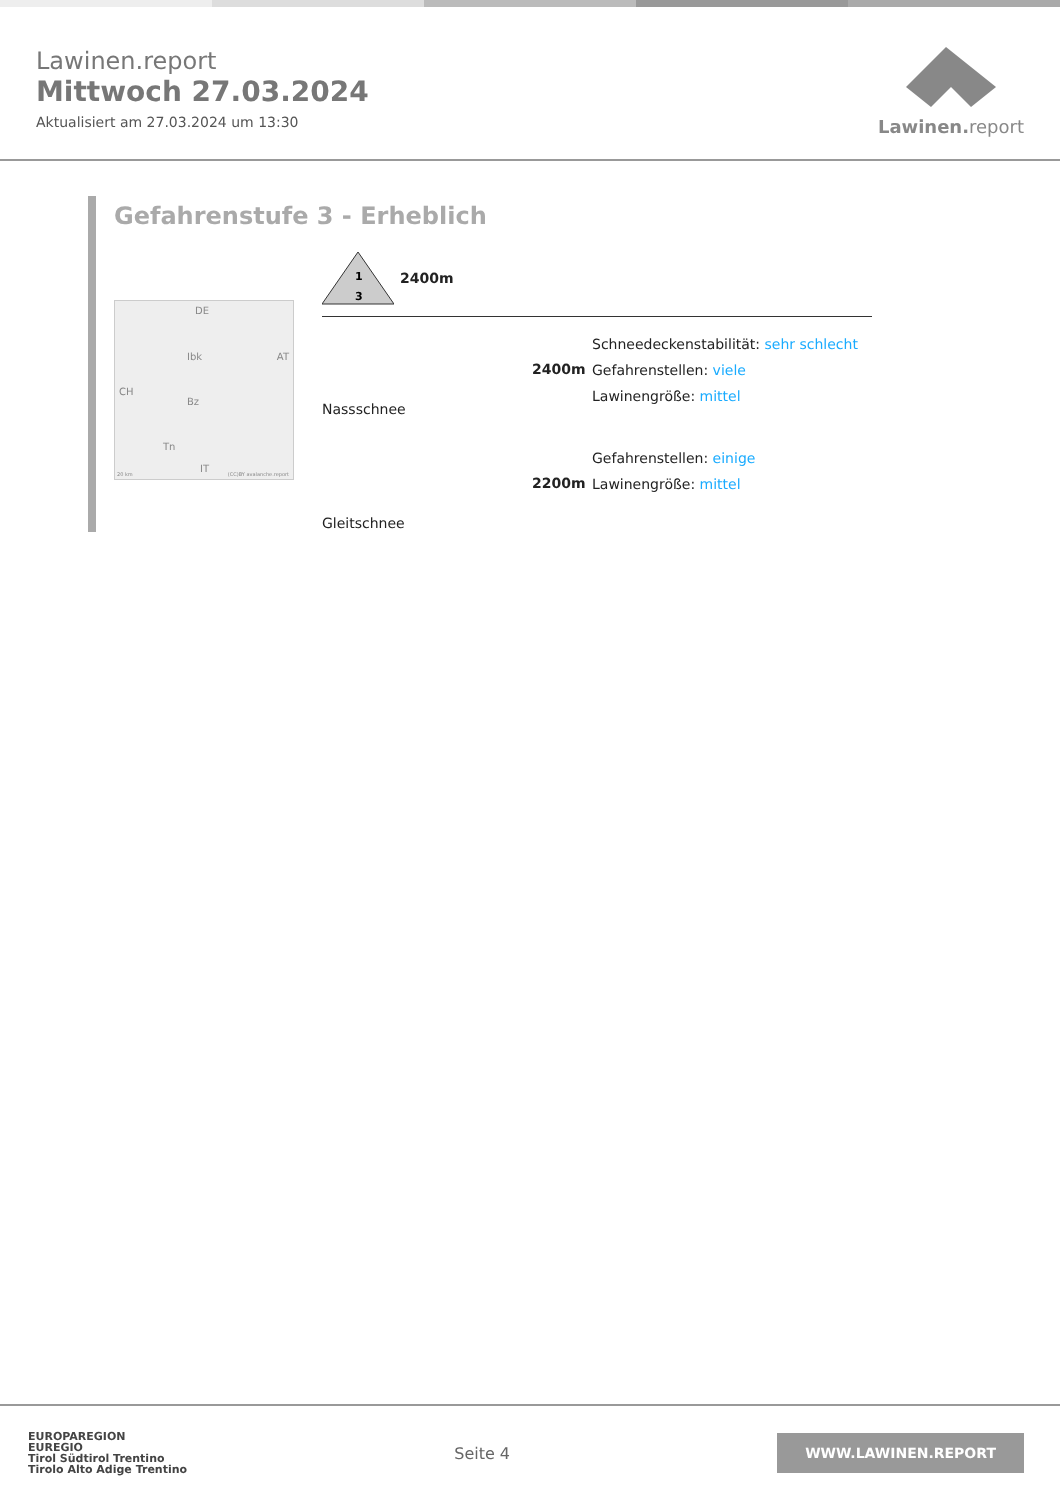Lawinen.report
Mittwoch 27.03.2024
Aktualisiert am 27.03.2024 um 13:30
Lawinen. report
Gefahrenstufe 3 - Erheblich
DE
AT
CH
Ibk
Bz
Tn
IT 20 km (CC)BY avalanche.report
1
3
2400m
Nassschnee
2400m
Schneedeckenstabilität: sehr schlecht
Gefahrenstellen: viele
Lawinengröße: mittel
Gleitschnee
2200m
Gefahrenstellen: einige
Lawinengröße: mittel
EUROPAREGION
EUREGIO
Tirol Südtirol Trentino
Tirolo Alto Adige Trentino
Seite 4
WWW.LAWINEN.REPORT